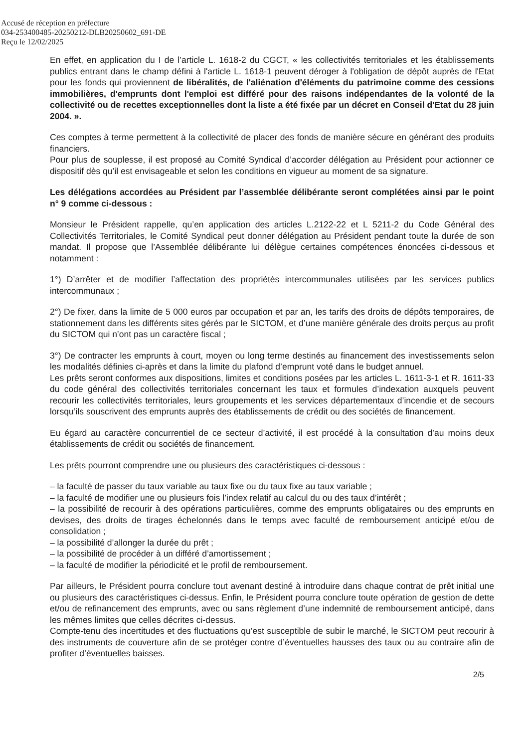Accusé de réception en préfecture
034-253400485-20250212-DLB20250602_691-DE
Reçu le 12/02/2025
En effet, en application du I de l’article L. 1618-2 du CGCT, « les collectivités territoriales et les établissements publics entrant dans le champ défini à l'article L. 1618-1 peuvent déroger à l'obligation de dépôt auprès de l'Etat pour les fonds qui proviennent de libéralités, de l'aliénation d'éléments du patrimoine comme des cessions immobilières, d'emprunts dont l'emploi est différé pour des raisons indépendantes de la volonté de la collectivité ou de recettes exceptionnelles dont la liste a été fixée par un décret en Conseil d'Etat du 28 juin 2004. ».
Ces comptes à terme permettent à la collectivité de placer des fonds de manière sécure en générant des produits financiers.
Pour plus de souplesse, il est proposé au Comité Syndical d’accorder délégation au Président pour actionner ce dispositif dès qu’il est envisageable et selon les conditions en vigueur au moment de sa signature.
Les délégations accordées au Président par l’assemblée délibérante seront complétées ainsi par le point n° 9 comme ci-dessous :
Monsieur le Président rappelle, qu’en application des articles L.2122-22 et L 5211-2 du Code Général des Collectivités Territoriales, le Comité Syndical peut donner délégation au Président pendant toute la durée de son mandat. Il propose que l’Assemblée délibérante lui délègue certaines compétences énoncées ci-dessous et notamment :
1°) D’arrêter et de modifier l’affectation des propriétés intercommunales utilisées par les services publics intercommunaux ;
2°) De fixer, dans la limite de 5 000 euros par occupation et par an, les tarifs des droits de dépôts temporaires, de stationnement dans les différents sites gérés par le SICTOM, et d’une manière générale des droits perçus au profit du SICTOM qui n’ont pas un caractère fiscal ;
3°) De contracter les emprunts à court, moyen ou long terme destinés au financement des investissements selon les modalités définies ci-après et dans la limite du plafond d’emprunt voté dans le budget annuel.
Les prêts seront conformes aux dispositions, limites et conditions posées par les articles L. 1611-3-1 et R. 1611-33 du code général des collectivités territoriales concernant les taux et formules d’indexation auxquels peuvent recourir les collectivités territoriales, leurs groupements et les services départementaux d’incendie et de secours lorsqu’ils souscrivent des emprunts auprès des établissements de crédit ou des sociétés de financement.
Eu égard au caractère concurrentiel de ce secteur d’activité, il est procédé à la consultation d’au moins deux établissements de crédit ou sociétés de financement.
Les prêts pourront comprendre une ou plusieurs des caractéristiques ci-dessous :
– la faculté de passer du taux variable au taux fixe ou du taux fixe au taux variable ;
– la faculté de modifier une ou plusieurs fois l’index relatif au calcul du ou des taux d’intérêt ;
– la possibilité de recourir à des opérations particulières, comme des emprunts obligataires ou des emprunts en devises, des droits de tirages échelonnés dans le temps avec faculté de remboursement anticipé et/ou de consolidation ;
– la possibilité d’allonger la durée du prêt ;
– la possibilité de procéder à un différé d’amortissement ;
– la faculté de modifier la périodicité et le profil de remboursement.
Par ailleurs, le Président pourra conclure tout avenant destiné à introduire dans chaque contrat de prêt initial une ou plusieurs des caractéristiques ci-dessus. Enfin, le Président pourra conclure toute opération de gestion de dette et/ou de refinancement des emprunts, avec ou sans règlement d’une indemnité de remboursement anticipé, dans les mêmes limites que celles décrites ci-dessus.
Compte-tenu des incertitudes et des fluctuations qu’est susceptible de subir le marché, le SICTOM peut recourir à des instruments de couverture afin de se protéger contre d’éventuelles hausses des taux ou au contraire afin de profiter d’éventuelles baisses.
2/5